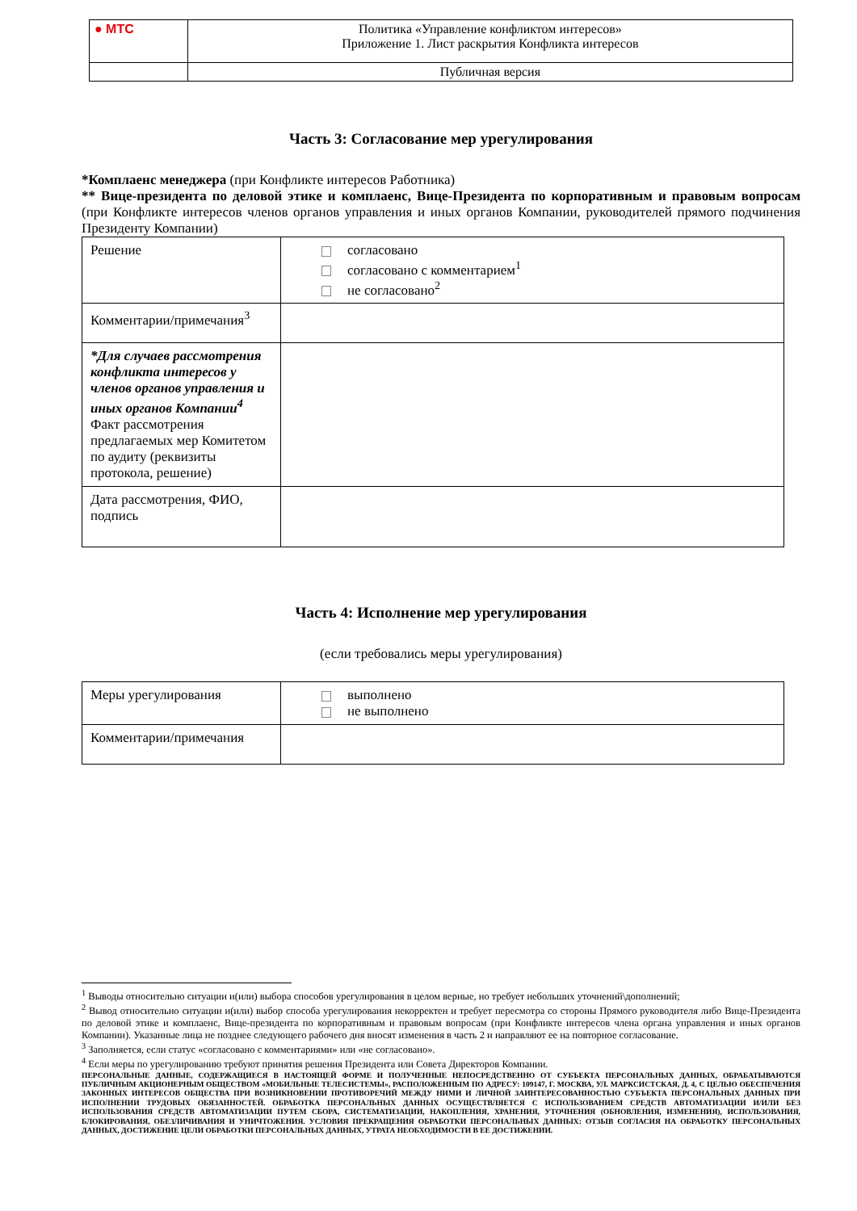| ● МТС | Политика «Управление конфликтом интересов» Приложение 1. Лист раскрытия Конфликта интересов |
| | Публичная версия |
Часть 3: Согласование мер урегулирования
*Комплаенс менеджера (при Конфликте интересов Работника)
** Вице-президента по деловой этике и комплаенс, Вице-Президента по корпоративным и правовым вопросам (при Конфликте интересов членов органов управления и иных органов Компании, руководителей прямого подчинения Президенту Компании)
| Решение | согласовано согласовано с комментарием<sup>1</sup> не согласовано<sup>2</sup> |
| Комментарии/примечания<sup>3</sup> | |
| *Для случаев рассмотрения конфликта интересов у членов органов управления и иных органов Компании<sup>4</sup> Факт рассмотрения предлагаемых мер Комитетом по аудиту (реквизиты протокола, решение) | |
| Дата рассмотрения, ФИО, подпись | |
Часть 4: Исполнение мер урегулирования
(если требовались меры урегулирования)
| Меры урегулирования | выполнено не выполнено |
| Комментарии/примечания | |
<sup>1</sup> Выводы относительно ситуации и(или) выбора способов урегулирования в целом верные, но требует небольших уточнений\дополнений;
<sup>2</sup> Вывод относительно ситуации и(или) выбор способа урегулирования некорректен и требует пересмотра со стороны Прямого руководителя либо Вице-Президента по деловой этике и комплаенс, Вице-президента по корпоративным и правовым вопросам (при Конфликте интересов члена органа управления и иных органов Компании). Указанные лица не позднее следующего рабочего дня вносят изменения в часть 2 и направляют ее на повторное согласование.
<sup>3</sup> Заполняется, если статус «согласовано с комментариями» или «не согласовано».
<sup>4</sup> Если меры по урегулированию требуют принятия решения Президента или Совета Директоров Компании.
ПЕРСОНАЛЬНЫЕ ДАННЫЕ, СОДЕРЖАЩИЕСЯ В НАСТОЯЩЕЙ ФОРМЕ И ПОЛУЧЕННЫЕ НЕПОСРЕДСТВЕННО ОТ СУБЪЕКТА ПЕРСОНАЛЬНЫХ ДАННЫХ, ОБРАБАТЫВАЮТСЯ ПУБЛИЧНЫМ АКЦИОНЕРНЫМ ОБЩЕСТВОМ «МОБИЛЬНЫЕ ТЕЛЕСИСТЕМЫ», РАСПОЛОЖЕННЫМ ПО АДРЕСУ: 109147, Г. МОСКВА, УЛ. МАРКСИСТСКАЯ, Д. 4, С ЦЕЛЬЮ ОБЕСПЕЧЕНИЯ ЗАКОННЫХ ИНТЕРЕСОВ ОБЩЕСТВА ПРИ ВОЗНИКНОВЕНИИ ПРОТИВОРЕЧИЙ МЕЖДУ НИМИ И ЛИЧНОЙ ЗАИНТЕРЕСОВАННОСТЬЮ СУБЪЕКТА ПЕРСОНАЛЬНЫХ ДАННЫХ ПРИ ИСПОЛНЕНИИ ТРУДОВЫХ ОБЯЗАННОСТЕЙ. ОБРАБОТКА ПЕРСОНАЛЬНЫХ ДАННЫХ ОСУЩЕСТВЛЯЕТСЯ С ИСПОЛЬЗОВАНИЕМ СРЕДСТВ АВТОМАТИЗАЦИИ И/ИЛИ БЕЗ ИСПОЛЬЗОВАНИЯ СРЕДСТВ АВТОМАТИЗАЦИИ ПУТЕМ СБОРА, СИСТЕМАТИЗАЦИИ, НАКОПЛЕНИЯ, ХРАНЕНИЯ, УТОЧНЕНИЯ (ОБНОВЛЕНИЯ, ИЗМЕНЕНИЯ), ИСПОЛЬЗОВАНИЯ, БЛОКИРОВАНИЯ, ОБЕЗЛИЧИВАНИЯ И УНИЧТОЖЕНИЯ. УСЛОВИЯ ПРЕКРАЩЕНИЯ ОБРАБОТКИ ПЕРСОНАЛЬНЫХ ДАННЫХ: ОТЗЫВ СОГЛАСИЯ НА ОБРАБОТКУ ПЕРСОНАЛЬНЫХ ДАННЫХ, ДОСТИЖЕНИЕ ЦЕЛИ ОБРАБОТКИ ПЕРСОНАЛЬНЫХ ДАННЫХ, УТРАТА НЕОБХОДИМОСТИ В ЕЕ ДОСТИЖЕНИИ.